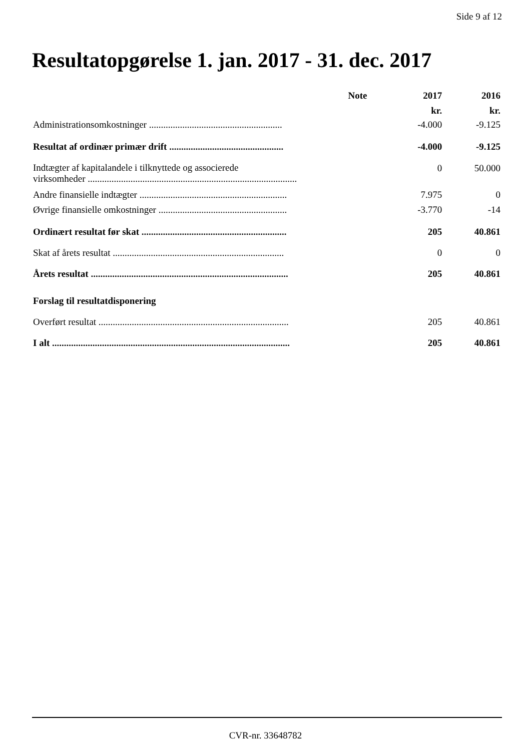Side 9 af 12
Resultatopgørelse 1. jan. 2017 - 31. dec. 2017
| | Note | 2017 | 2016 |
| --- | --- | --- | --- |
| | | kr. | kr. |
| Administrationsomkostninger ........................................................ | | -4.000 | -9.125 |
| Resultat af ordinær primær drift ................................................ | | -4.000 | -9.125 |
| Indtægter af kapitalandele i tilknyttede og associerede virksomheder ........................................................................................ | | 0 | 50.000 |
| Andre finansielle indtægter .............................................................. | | 7.975 | 0 |
| Øvrige finansielle omkostninger ...................................................... | | -3.770 | -14 |
| Ordinært resultat før skat ............................................................. | | 205 | 40.861 |
| Skat af årets resultat ........................................................................ | | 0 | 0 |
| Årets resultat ................................................................................... | | 205 | 40.861 |
| Forslag til resultatdisponering | | | |
| Overført resultat ................................................................................ | | 205 | 40.861 |
| I alt .................................................................................................... | | 205 | 40.861 |
CVR-nr. 33648782